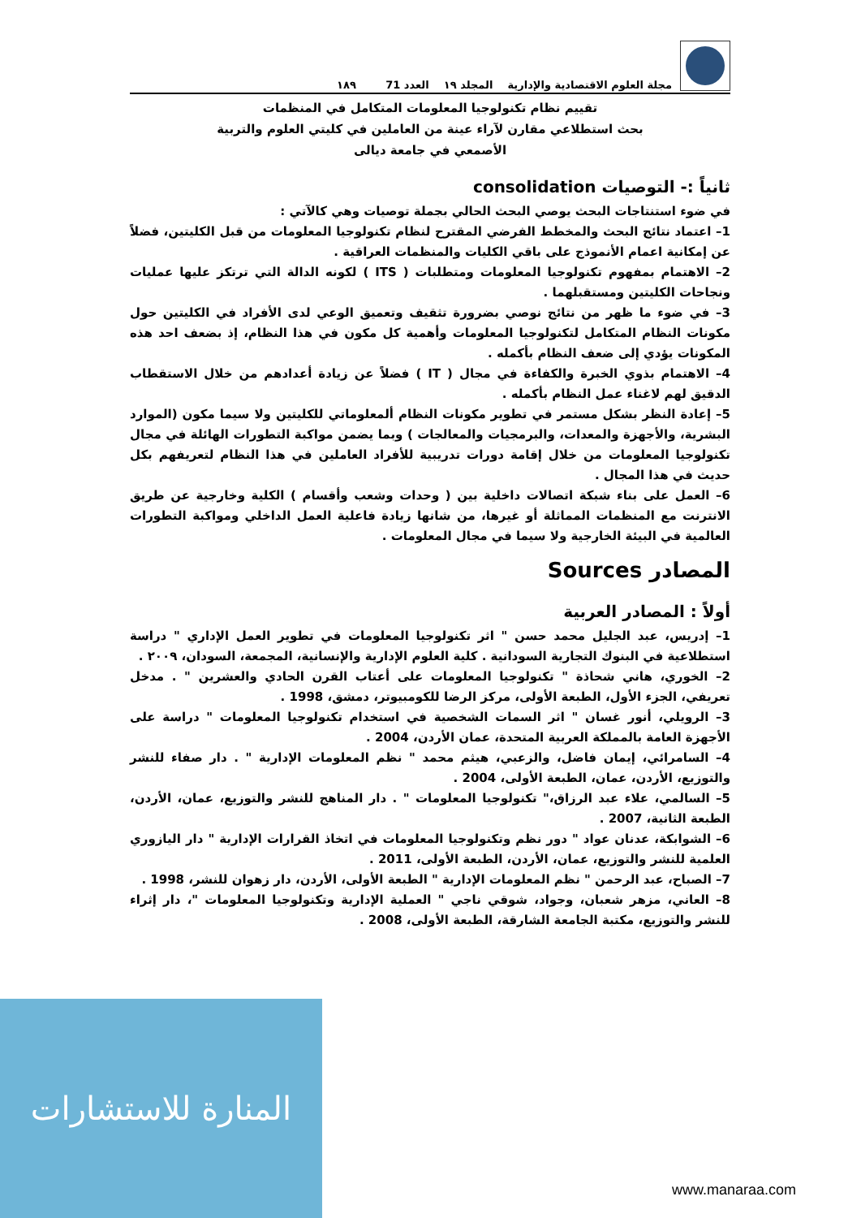مجلة العلوم الاقتصادية والإدارية المجلد ١٩ العدد 71 ١٨٩
تقييم نظام تكنولوجيا المعلومات المتكامل في المنظمات
بحث استطلاعي مقارن لآراء عينة من العاملين في كليتي العلوم والتربية
الأصمعي في جامعة ديالى
ثانياً :- التوصيات consolidation
في ضوء استنتاجات البحث يوصي البحث الحالي بجملة توصيات وهي كالآتي :
1– اعتماد نتائج البحث والمخطط الفرضي المقترح لنظام تكنولوجيا المعلومات من قبل الكليتين، فضلاً عن إمكانية اعمام الأنموذج على باقي الكليات والمنظمات العراقية .
2– الاهتمام بمفهوم تكنولوجيا المعلومات ومتطلبات ( ITS ) لكونه الدالة التي ترتكز عليها عمليات ونجاحات الكليتين ومستقبلهما .
3– في ضوء ما ظهر من نتائج نوصي بضرورة تثقيف وتعميق الوعي لدى الأفراد في الكليتين حول مكونات النظام المتكامل لتكنولوجيا المعلومات وأهمية كل مكون في هذا النظام، إذ بضعف احد هذه المكونات يؤدي إلى ضعف النظام بأكمله .
4– الاهتمام بذوي الخبرة والكفاءة في مجال ( IT ) فضلاً عن زيادة أعدادهم من خلال الاستقطاب الدقيق لهم لاغناء عمل النظام بأكمله .
5– إعادة النظر بشكل مستمر في تطوير مكونات النظام ألمعلوماتي للكليتين ولا سيما مكون (الموارد البشرية، والأجهزة والمعدات، والبرمجيات والمعالجات ) وبما يضمن مواكبة التطورات الهائلة في مجال تكنولوجيا المعلومات من خلال إقامة دورات تدريبية للأفراد العاملين في هذا النظام لتعريفهم بكل حديث في هذا المجال .
6– العمل على بناء شبكة اتصالات داخلية بين ( وحدات وشعب وأقسام ) الكلية وخارجية عن طريق الانترنت مع المنظمات المماثلة أو غيرها، من شانها زيادة فاعلية العمل الداخلي ومواكبة التطورات العالمية في البيئة الخارجية ولا سيما في مجال المعلومات .
المصادر Sources
أولاً : المصادر العربية
1– إدريس، عبد الجليل محمد حسن " اثر تكنولوجيا المعلومات في تطوير العمل الإداري " دراسة استطلاعية في البنوك التجارية السودانية . كلية العلوم الإدارية والإنسانية، المجمعة، السودان، ٢٠٠٩ .
2– الخوري، هاني شحاذة " تكنولوجيا المعلومات على أعتاب القرن الحادي والعشرين " . مدخل تعريفي، الجزء الأول، الطبعة الأولى، مركز الرضا للكومبيوتر، دمشق، 1998 .
3– الرويلي، أنور غسان " اثر السمات الشخصية في استخدام تكنولوجيا المعلومات " دراسة على الأجهزة العامة بالمملكة العربية المتحدة، عمان الأردن، 2004 .
4– السامرائي، إيمان فاضل، والزعبي، هيثم محمد " نظم المعلومات الإدارية " . دار صفاء للنشر والتوزيع، الأردن، عمان، الطبعة الأولى، 2004 .
5– السالمي، علاء عبد الرزاق،" تكنولوجيا المعلومات " . دار المناهج للنشر والتوزيع، عمان، الأردن، الطبعة الثانية، 2007 .
6– الشوابكة، عدنان عواد " دور نظم وتكنولوجيا المعلومات في اتخاذ القرارات الإدارية " دار اليازوري العلمية للنشر والتوزيع، عمان، الأردن، الطبعة الأولى، 2011 .
7– الصباح، عبد الرحمن " نظم المعلومات الإدارية " الطبعة الأولى، الأردن، دار زهوان للنشر، 1998 .
8– العاني، مزهر شعبان، وجواد، شوقي ناجي " العملية الإدارية وتكنولوجيا المعلومات "، دار إثراء للنشر والتوزيع، مكتبة الجامعة الشارقة، الطبعة الأولى، 2008 .
المنارة للاستشارات
www.manaraa.com